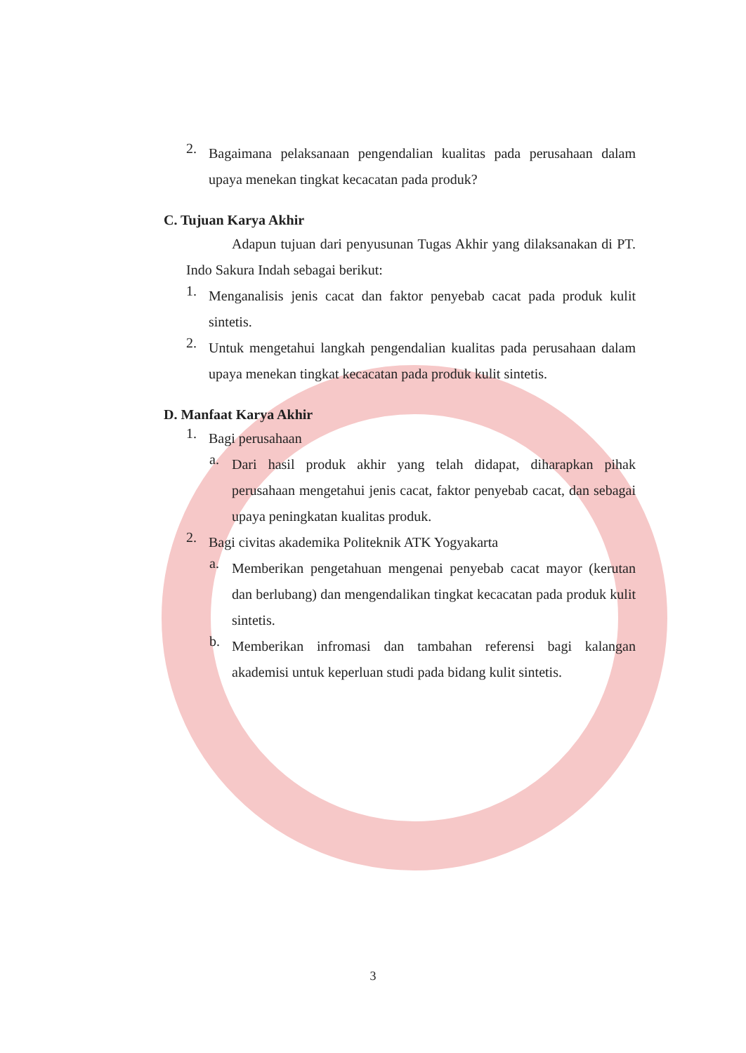2.
Bagaimana pelaksanaan pengendalian kualitas pada perusahaan dalam upaya menekan tingkat kecacatan pada produk?
C. Tujuan Karya Akhir
Adapun tujuan dari penyusunan Tugas Akhir yang dilaksanakan di PT. Indo Sakura Indah sebagai berikut:
1.
Menganalisis jenis cacat dan faktor penyebab cacat pada produk kulit sintetis.
2.
Untuk mengetahui langkah pengendalian kualitas pada perusahaan dalam upaya menekan tingkat kecacatan pada produk kulit sintetis.
D. Manfaat Karya Akhir
1.
Bagi perusahaan
a.
Dari hasil produk akhir yang telah didapat, diharapkan pihak perusahaan mengetahui jenis cacat, faktor penyebab cacat, dan sebagai upaya peningkatan kualitas produk.
2.
Bagi civitas akademika Politeknik ATK Yogyakarta
a.
Memberikan pengetahuan mengenai penyebab cacat mayor (kerutan dan berlubang) dan mengendalikan tingkat kecacatan pada produk kulit sintetis.
b.
Memberikan infromasi dan tambahan referensi bagi kalangan akademisi untuk keperluan studi pada bidang kulit sintetis.
3